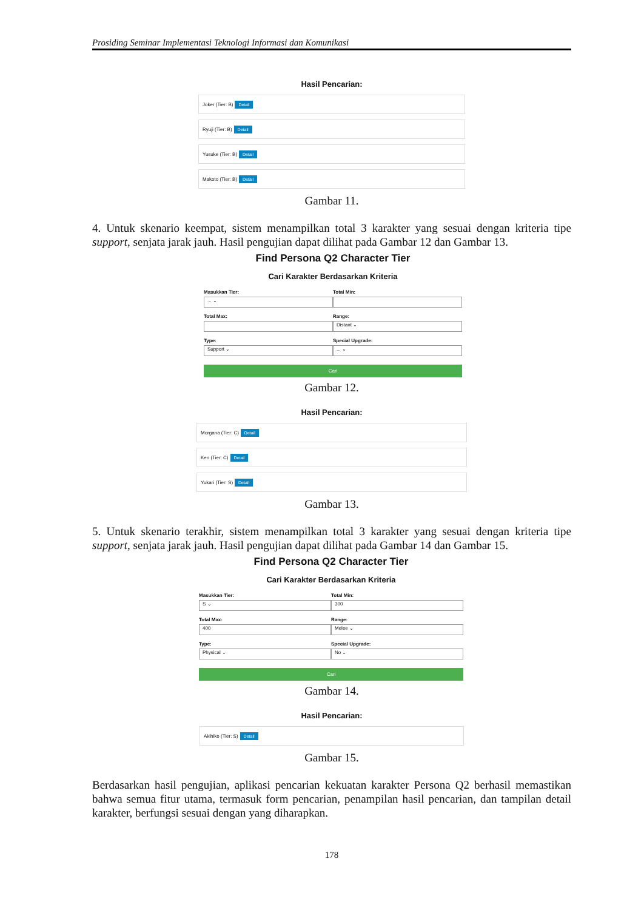Prosiding Seminar Implementasi Teknologi Informasi dan Komunikasi
Hasil Pencarian:
Joker (Tier: B) Detail
Ryuji (Tier: B) Detail
Yusuke (Tier: B) Detail
Makoto (Tier: B) Detail
Gambar 11.
4. Untuk skenario keempat, sistem menampilkan total 3 karakter yang sesuai dengan kriteria tipe support, senjata jarak jauh. Hasil pengujian dapat dilihat pada Gambar 12 dan Gambar 13.
Find Persona Q2 Character Tier
Cari Karakter Berdasarkan Kriteria
Masukkan Tier:
... ⌄
Total Min:
Total Max:
Range:
Distant ⌄
Type:
Support ⌄
Special Upgrade:
... ⌄
Cari
Gambar 12.
Hasil Pencarian:
Morgana (Tier: C) Detail
Ken (Tier: C) Detail
Yukari (Tier: S) Detail
Gambar 13.
5. Untuk skenario terakhir, sistem menampilkan total 3 karakter yang sesuai dengan kriteria tipe support, senjata jarak jauh. Hasil pengujian dapat dilihat pada Gambar 14 dan Gambar 15.
Find Persona Q2 Character Tier
Cari Karakter Berdasarkan Kriteria
Masukkan Tier:
S ⌄
Total Min:
300
Total Max:
400
Range:
Melee ⌄
Type:
Physical ⌄
Special Upgrade:
No ⌄
Cari
Gambar 14.
Hasil Pencarian:
Akihiko (Tier: S) Detail
Gambar 15.
Berdasarkan hasil pengujian, aplikasi pencarian kekuatan karakter Persona Q2 berhasil memastikan bahwa semua fitur utama, termasuk form pencarian, penampilan hasil pencarian, dan tampilan detail karakter, berfungsi sesuai dengan yang diharapkan.
178